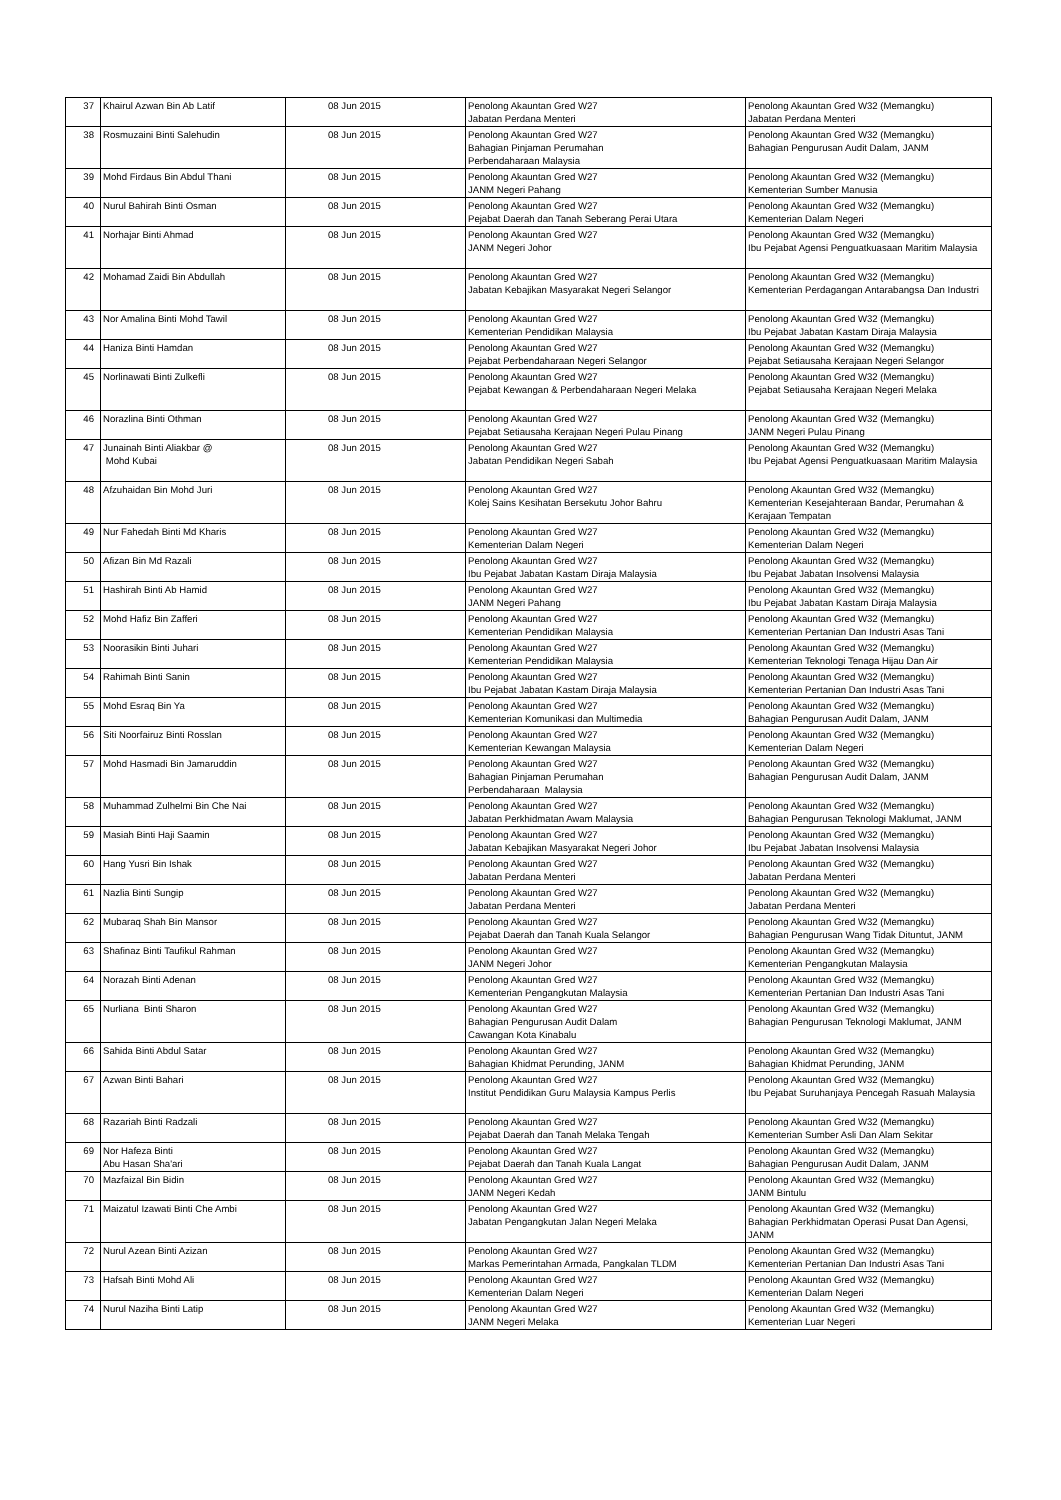| 37 | Khairul Azwan Bin Ab Latif | 08 Jun 2015 | Penolong Akauntan Gred W27 Jabatan Perdana Menteri | Penolong Akauntan Gred W32 (Memangku) Jabatan Perdana Menteri |
| 38 | Rosmuzaini Binti Salehudin | 08 Jun 2015 | Penolong Akauntan Gred W27 Bahagian Pinjaman Perumahan Perbendaharaan Malaysia | Penolong Akauntan Gred W32 (Memangku) Bahagian Pengurusan Audit Dalam, JANM |
| 39 | Mohd Firdaus Bin Abdul Thani | 08 Jun 2015 | Penolong Akauntan Gred W27 JANM Negeri Pahang | Penolong Akauntan Gred W32 (Memangku) Kementerian Sumber Manusia |
| 40 | Nurul Bahirah Binti Osman | 08 Jun 2015 | Penolong Akauntan Gred W27 Pejabat Daerah dan Tanah Seberang Perai Utara | Penolong Akauntan Gred W32 (Memangku) Kementerian Dalam Negeri |
| 41 | Norhajar Binti Ahmad | 08 Jun 2015 | Penolong Akauntan Gred W27 JANM Negeri Johor | Penolong Akauntan Gred W32 (Memangku) Ibu Pejabat Agensi Penguatkuasaan Maritim Malaysia |
| 42 | Mohamad Zaidi Bin Abdullah | 08 Jun 2015 | Penolong Akauntan Gred W27 Jabatan Kebajikan Masyarakat Negeri Selangor | Penolong Akauntan Gred W32 (Memangku) Kementerian Perdagangan Antarabangsa Dan Industri |
| 43 | Nor Amalina Binti Mohd Tawil | 08 Jun 2015 | Penolong Akauntan Gred W27 Kementerian Pendidikan Malaysia | Penolong Akauntan Gred W32 (Memangku) Ibu Pejabat Jabatan Kastam Diraja Malaysia |
| 44 | Haniza Binti Hamdan | 08 Jun 2015 | Penolong Akauntan Gred W27 Pejabat Perbendaharaan Negeri Selangor | Penolong Akauntan Gred W32 (Memangku) Pejabat Setiausaha Kerajaan Negeri Selangor |
| 45 | Norlinawati Binti Zulkefli | 08 Jun 2015 | Penolong Akauntan Gred W27 Pejabat Kewangan & Perbendaharaan Negeri Melaka | Penolong Akauntan Gred W32 (Memangku) Pejabat Setiausaha Kerajaan Negeri Melaka |
| 46 | Norazlina Binti Othman | 08 Jun 2015 | Penolong Akauntan Gred W27 Pejabat Setiausaha Kerajaan Negeri Pulau Pinang | Penolong Akauntan Gred W32 (Memangku) JANM Negeri Pulau Pinang |
| 47 | Junainah Binti Aliakbar @ Mohd Kubai | 08 Jun 2015 | Penolong Akauntan Gred W27 Jabatan Pendidikan Negeri Sabah | Penolong Akauntan Gred W32 (Memangku) Ibu Pejabat Agensi Penguatkuasaan Maritim Malaysia |
| 48 | Afzuhaidan Bin Mohd Juri | 08 Jun 2015 | Penolong Akauntan Gred W27 Kolej Sains Kesihatan Bersekutu Johor Bahru | Penolong Akauntan Gred W32 (Memangku) Kementerian Kesejahteraan Bandar, Perumahan & Kerajaan Tempatan |
| 49 | Nur Fahedah Binti Md Kharis | 08 Jun 2015 | Penolong Akauntan Gred W27 Kementerian Dalam Negeri | Penolong Akauntan Gred W32 (Memangku) Kementerian Dalam Negeri |
| 50 | Afizan Bin Md Razali | 08 Jun 2015 | Penolong Akauntan Gred W27 Ibu Pejabat Jabatan Kastam Diraja Malaysia | Penolong Akauntan Gred W32 (Memangku) Ibu Pejabat Jabatan Insolvensi Malaysia |
| 51 | Hashirah Binti Ab Hamid | 08 Jun 2015 | Penolong Akauntan Gred W27 JANM Negeri Pahang | Penolong Akauntan Gred W32 (Memangku) Ibu Pejabat Jabatan Kastam Diraja Malaysia |
| 52 | Mohd Hafiz Bin Zafferi | 08 Jun 2015 | Penolong Akauntan Gred W27 Kementerian Pendidikan Malaysia | Penolong Akauntan Gred W32 (Memangku) Kementerian Pertanian Dan Industri Asas Tani |
| 53 | Noorasikin Binti Juhari | 08 Jun 2015 | Penolong Akauntan Gred W27 Kementerian Pendidikan Malaysia | Penolong Akauntan Gred W32 (Memangku) Kementerian Teknologi Tenaga Hijau Dan Air |
| 54 | Rahimah Binti Sanin | 08 Jun 2015 | Penolong Akauntan Gred W27 Ibu Pejabat Jabatan Kastam Diraja Malaysia | Penolong Akauntan Gred W32 (Memangku) Kementerian Pertanian Dan Industri Asas Tani |
| 55 | Mohd Esraq Bin Ya | 08 Jun 2015 | Penolong Akauntan Gred W27 Kementerian Komunikasi dan Multimedia | Penolong Akauntan Gred W32 (Memangku) Bahagian Pengurusan Audit Dalam, JANM |
| 56 | Siti Noorfairuz Binti Rosslan | 08 Jun 2015 | Penolong Akauntan Gred W27 Kementerian Kewangan Malaysia | Penolong Akauntan Gred W32 (Memangku) Kementerian Dalam Negeri |
| 57 | Mohd Hasmadi Bin Jamaruddin | 08 Jun 2015 | Penolong Akauntan Gred W27 Bahagian Pinjaman Perumahan Perbendaharaan Malaysia | Penolong Akauntan Gred W32 (Memangku) Bahagian Pengurusan Audit Dalam, JANM |
| 58 | Muhammad Zulhelmi Bin Che Nai | 08 Jun 2015 | Penolong Akauntan Gred W27 Jabatan Perkhidmatan Awam Malaysia | Penolong Akauntan Gred W32 (Memangku) Bahagian Pengurusan Teknologi Maklumat, JANM |
| 59 | Masiah Binti Haji Saamin | 08 Jun 2015 | Penolong Akauntan Gred W27 Jabatan Kebajikan Masyarakat Negeri Johor | Penolong Akauntan Gred W32 (Memangku) Ibu Pejabat Jabatan Insolvensi Malaysia |
| 60 | Hang Yusri Bin Ishak | 08 Jun 2015 | Penolong Akauntan Gred W27 Jabatan Perdana Menteri | Penolong Akauntan Gred W32 (Memangku) Jabatan Perdana Menteri |
| 61 | Nazlia Binti Sungip | 08 Jun 2015 | Penolong Akauntan Gred W27 Jabatan Perdana Menteri | Penolong Akauntan Gred W32 (Memangku) Jabatan Perdana Menteri |
| 62 | Mubaraq Shah Bin Mansor | 08 Jun 2015 | Penolong Akauntan Gred W27 Pejabat Daerah dan Tanah Kuala Selangor | Penolong Akauntan Gred W32 (Memangku) Bahagian Pengurusan Wang Tidak Dituntut, JANM |
| 63 | Shafinaz Binti Taufikul Rahman | 08 Jun 2015 | Penolong Akauntan Gred W27 JANM Negeri Johor | Penolong Akauntan Gred W32 (Memangku) Kementerian Pengangkutan Malaysia |
| 64 | Norazah Binti Adenan | 08 Jun 2015 | Penolong Akauntan Gred W27 Kementerian Pengangkutan Malaysia | Penolong Akauntan Gred W32 (Memangku) Kementerian Pertanian Dan Industri Asas Tani |
| 65 | Nurliana Binti Sharon | 08 Jun 2015 | Penolong Akauntan Gred W27 Bahagian Pengurusan Audit Dalam Cawangan Kota Kinabalu | Penolong Akauntan Gred W32 (Memangku) Bahagian Pengurusan Teknologi Maklumat, JANM |
| 66 | Sahida Binti Abdul Satar | 08 Jun 2015 | Penolong Akauntan Gred W27 Bahagian Khidmat Perunding, JANM | Penolong Akauntan Gred W32 (Memangku) Bahagian Khidmat Perunding, JANM |
| 67 | Azwan Binti Bahari | 08 Jun 2015 | Penolong Akauntan Gred W27 Institut Pendidikan Guru Malaysia Kampus Perlis | Penolong Akauntan Gred W32 (Memangku) Ibu Pejabat Suruhanjaya Pencegah Rasuah Malaysia |
| 68 | Razariah Binti Radzali | 08 Jun 2015 | Penolong Akauntan Gred W27 Pejabat Daerah dan Tanah Melaka Tengah | Penolong Akauntan Gred W32 (Memangku) Kementerian Sumber Asli Dan Alam Sekitar |
| 69 | Nor Hafeza Binti Abu Hasan Sha'ari | 08 Jun 2015 | Penolong Akauntan Gred W27 Pejabat Daerah dan Tanah Kuala Langat | Penolong Akauntan Gred W32 (Memangku) Bahagian Pengurusan Audit Dalam, JANM |
| 70 | Mazfaizal Bin Bidin | 08 Jun 2015 | Penolong Akauntan Gred W27 JANM Negeri Kedah | Penolong Akauntan Gred W32 (Memangku) JANM Bintulu |
| 71 | Maizatul Izawati Binti Che Ambi | 08 Jun 2015 | Penolong Akauntan Gred W27 Jabatan Pengangkutan Jalan Negeri Melaka | Penolong Akauntan Gred W32 (Memangku) Bahagian Perkhidmatan Operasi Pusat Dan Agensi, JANM |
| 72 | Nurul Azean Binti Azizan | 08 Jun 2015 | Penolong Akauntan Gred W27 Markas Pemerintahan Armada, Pangkalan TLDM | Penolong Akauntan Gred W32 (Memangku) Kementerian Pertanian Dan Industri Asas Tani |
| 73 | Hafsah Binti Mohd Ali | 08 Jun 2015 | Penolong Akauntan Gred W27 Kementerian Dalam Negeri | Penolong Akauntan Gred W32 (Memangku) Kementerian Dalam Negeri |
| 74 | Nurul Naziha Binti Latip | 08 Jun 2015 | Penolong Akauntan Gred W27 JANM Negeri Melaka | Penolong Akauntan Gred W32 (Memangku) Kementerian Luar Negeri |